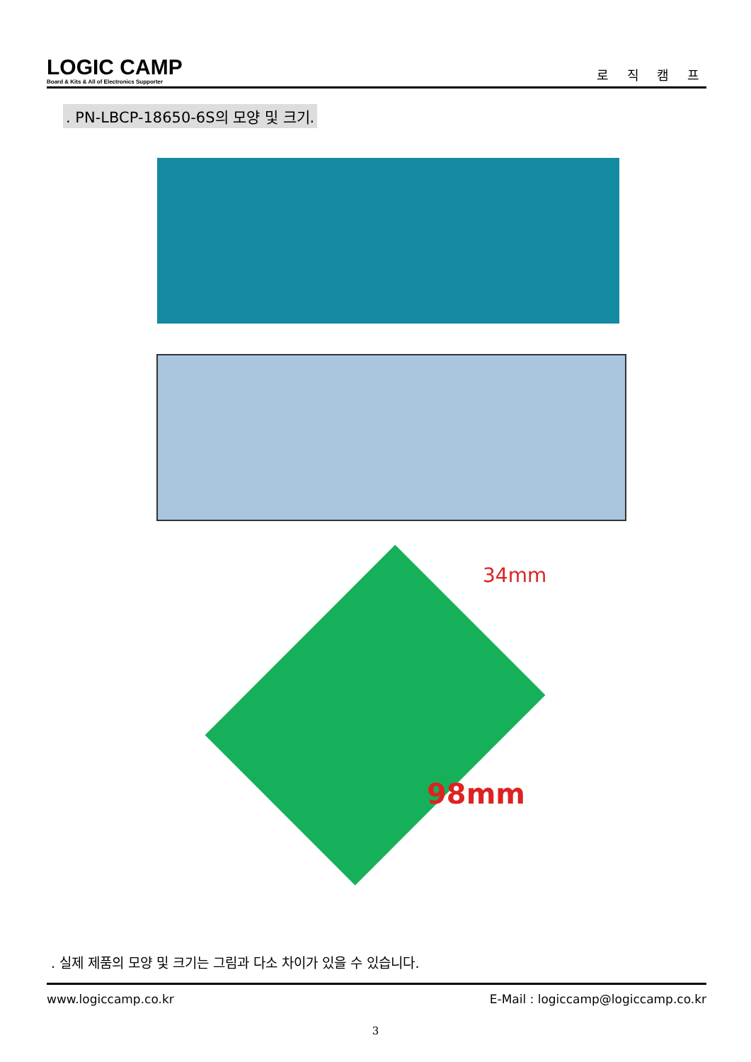LOGIC CAMP
Board & Kits & All of Electronics Supporter
로 직 캠 프
. PN-LBCP-18650-6S의 모양 및 크기.
34mm
98mm
. 실제 제품의 모양 및 크기는 그림과 다소 차이가 있을 수 있습니다.
www.logiccamp.co.kr E-Mail : logiccamp@logiccamp.co.kr
3